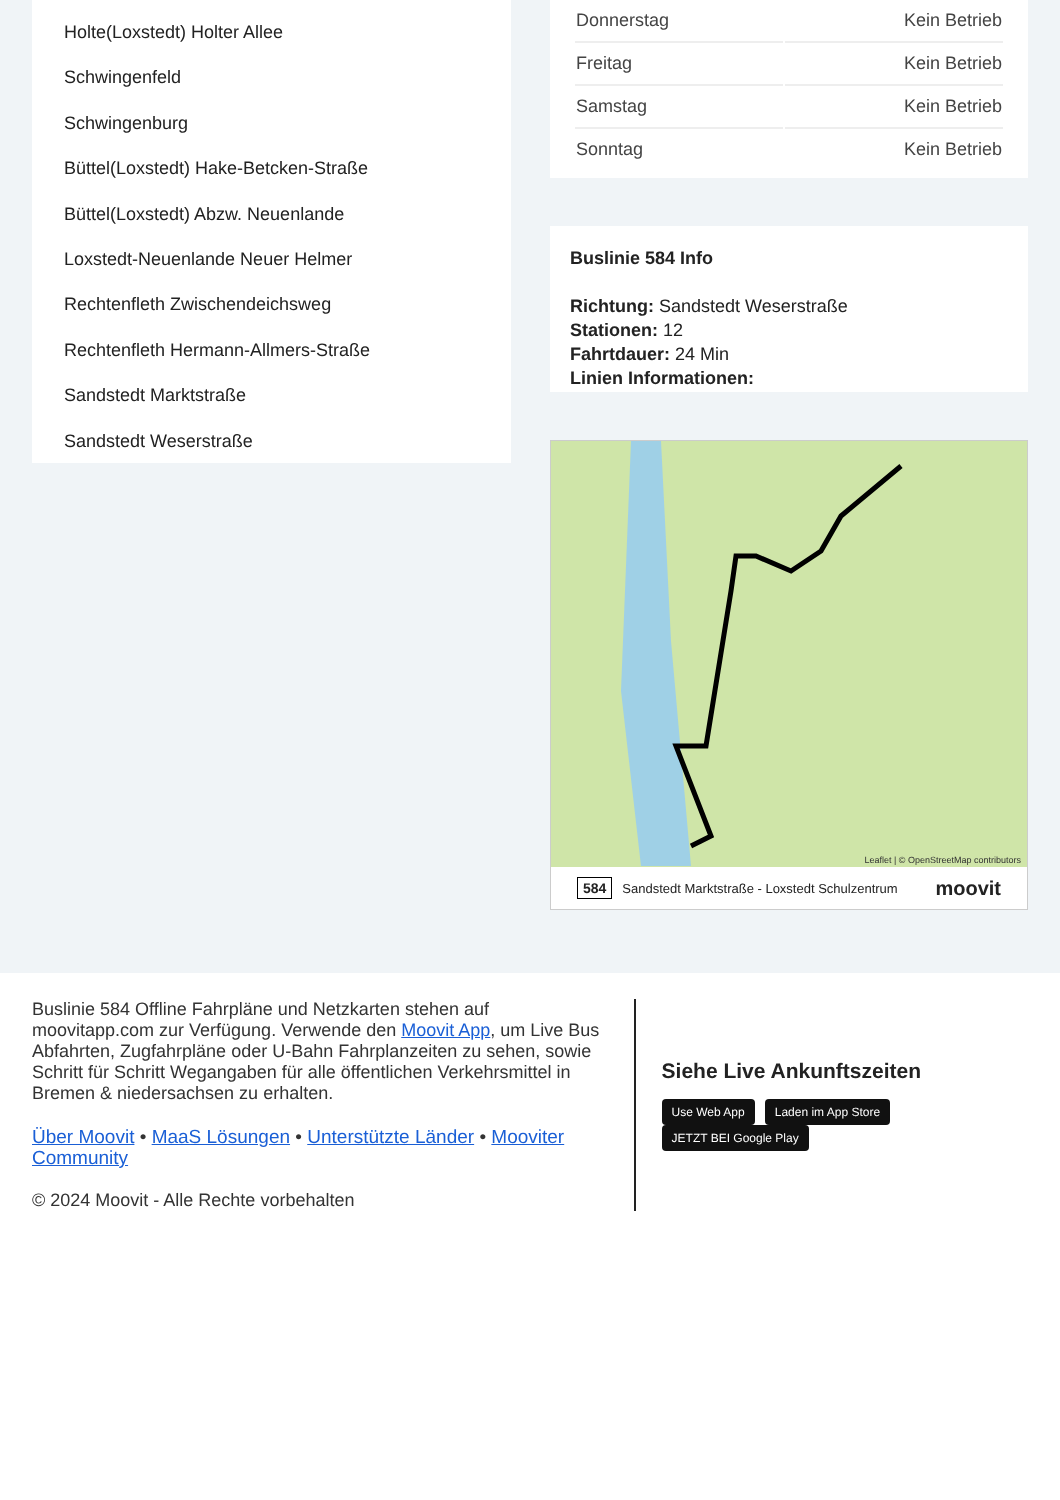Holte(Loxstedt) Holter Allee
Schwingenfeld
Schwingenburg
Büttel(Loxstedt) Hake-Betcken-Straße
Büttel(Loxstedt) Abzw. Neuenlande
Loxstedt-Neuenlande Neuer Helmer
Rechtenfleth Zwischendeichsweg
Rechtenfleth Hermann-Allmers-Straße
Sandstedt Marktstraße
Sandstedt Weserstraße
| Donnerstag | Kein Betrieb |
| Freitag | Kein Betrieb |
| Samstag | Kein Betrieb |
| Sonntag | Kein Betrieb |
Buslinie 584 Info
Richtung: Sandstedt Weserstraße
Stationen: 12
Fahrtdauer: 24 Min
Linien Informationen:
Leaflet | © OpenStreetMap contributors
584 Sandstedt Marktstraße - Loxstedt Schulzentrum moovit
Buslinie 584 Offline Fahrpläne und Netzkarten stehen auf moovitapp.com zur Verfügung. Verwende den Moovit App, um Live Bus Abfahrten, Zugfahrpläne oder U-Bahn Fahrplanzeiten zu sehen, sowie Schritt für Schritt Wegangaben für alle öffentlichen Verkehrsmittel in Bremen & niedersachsen zu erhalten.
Über Moovit • MaaS Lösungen • Unterstützte Länder • Mooviter Community
© 2024 Moovit - Alle Rechte vorbehalten
Siehe Live Ankunftszeiten
Use Web App Laden im App Store JETZT BEI Google Play